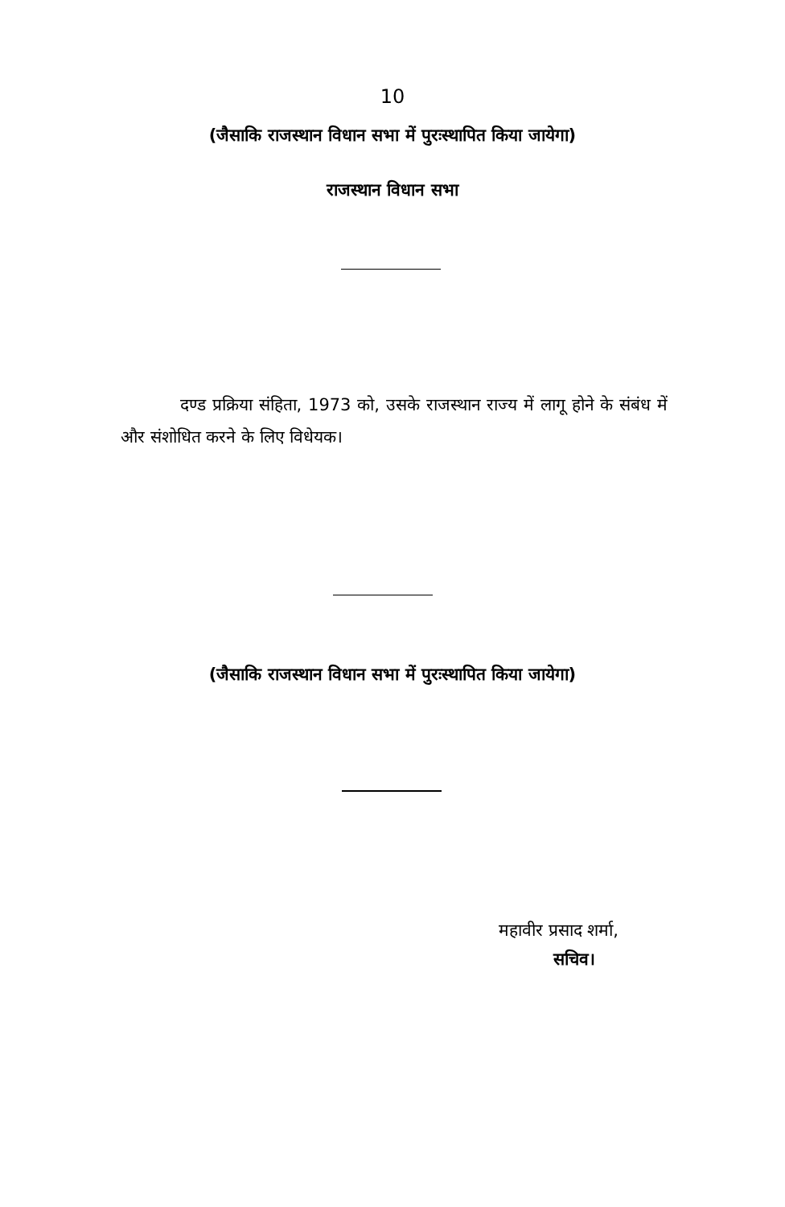10
(जैसाकि राजस्थान विधान सभा में पुरःस्थापित किया जायेगा)
राजस्थान विधान सभा
दण्ड प्रक्रिया संहिता, 1973 को, उसके राजस्थान राज्य में लागू होने के संबंध में और संशोधित करने के लिए विधेयक।
(जैसाकि राजस्थान विधान सभा में पुरःस्थापित किया जायेगा)
महावीर प्रसाद शर्मा,
सचिव।